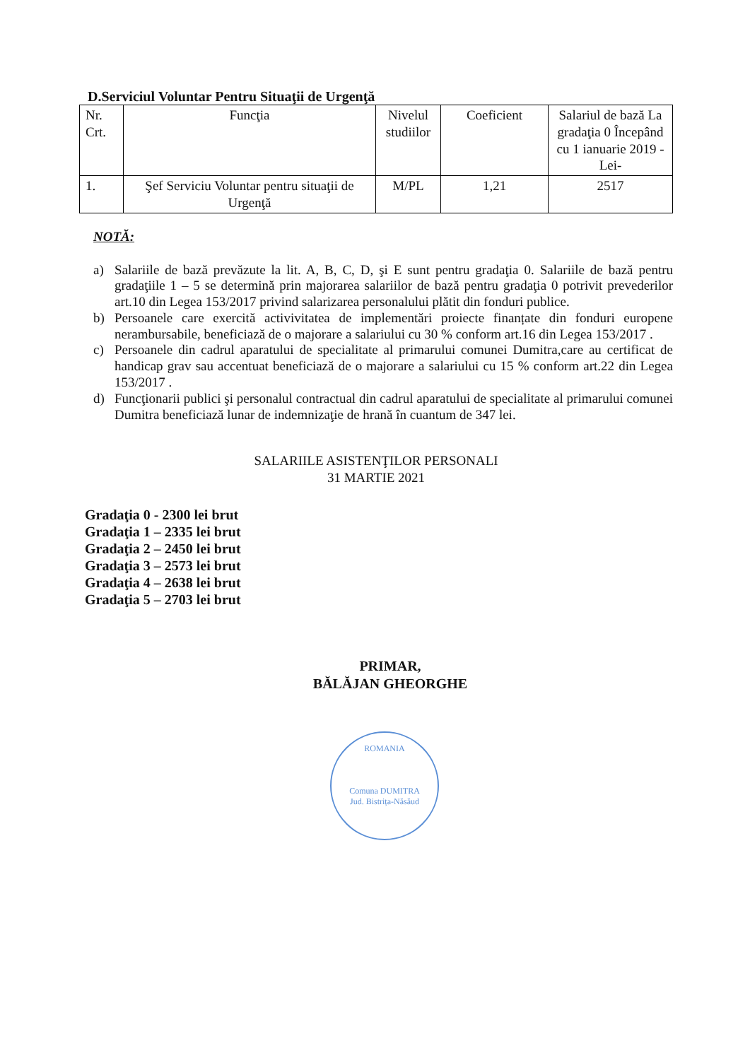D.Serviciul Voluntar Pentru Situaţii de Urgenţă
| Nr. Crt. | Funcţia | Nivelul studiilor | Coeficient | Salariul de bază La gradaţia 0 Începând cu 1 ianuarie 2019 -Lei- |
| --- | --- | --- | --- | --- |
| 1. | Şef Serviciu Voluntar pentru situaţii de Urgenţă | M/PL | 1,21 | 2517 |
NOTĂ:
a) Salariile de bază prevăzute la lit. A, B, C, D, şi E sunt pentru gradaţia 0. Salariile de bază pentru gradaţiile 1 – 5 se determină prin majorarea salariilor de bază pentru gradaţia 0 potrivit prevederilor art.10 din Legea 153/2017 privind salarizarea personalului plătit din fonduri publice.
b) Persoanele care exercită activivitatea de implementări proiecte finanțate din fonduri europene nerambursabile, beneficiază de o majorare a salariului cu 30 % conform art.16 din Legea 153/2017 .
c) Persoanele din cadrul aparatului de specialitate al primarului comunei Dumitra,care au certificat de handicap grav sau accentuat beneficiază de o majorare a salariului cu 15 % conform art.22 din Legea 153/2017 .
d) Funcţionarii publici şi personalul contractual din cadrul aparatului de specialitate al primarului comunei Dumitra beneficiază lunar de indemnizaţie de hrană în cuantum de 347 lei.
SALARIILE ASISTENŢILOR PERSONALI
31 MARTIE 2021
Gradaţia 0 - 2300 lei brut
Gradaţia 1 – 2335 lei brut
Gradaţia 2 – 2450 lei brut
Gradaţia 3 – 2573 lei brut
Gradaţia 4 – 2638 lei brut
Gradaţia 5 – 2703 lei brut
PRIMAR,
BĂLĂJAN GHEORGHE
ROMANIA
Comuna DUMITRA
Jud. Bistrița-Năsăud